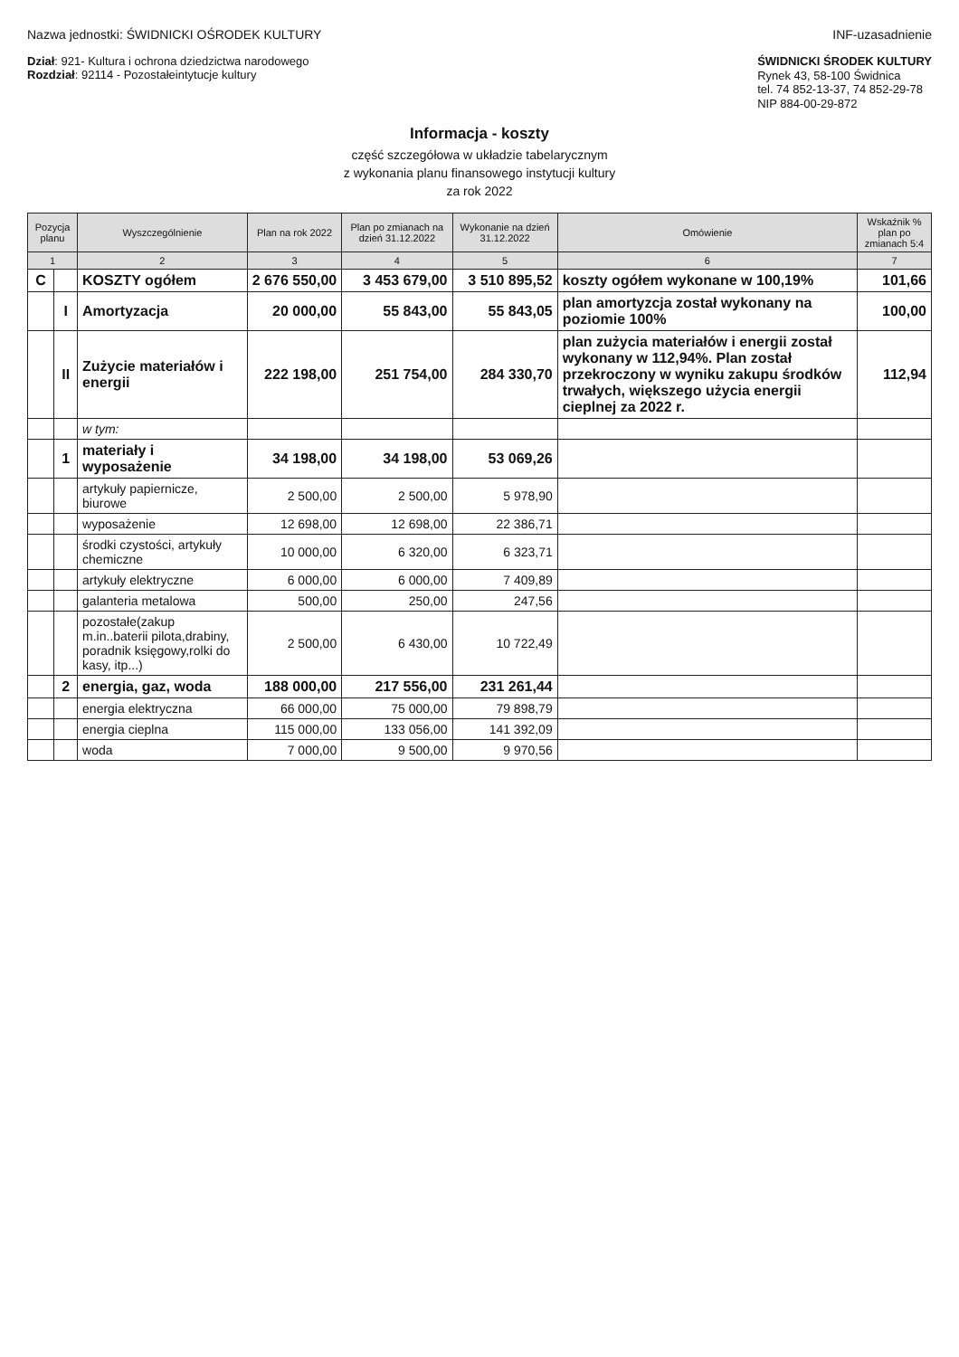Nazwa jednostki: ŚWIDNICKI OŚRODEK KULTURY
INF-uzasadnienie
Dział: 921- Kultura i ochrona dziedzictwa narodowego
Rozdział: 92114 - Pozostałeintytucje kultury
ŚWIDNICKI ŚRODEK KULTURY
Rynek 43, 58-100 Świdnica
tel. 74 852-13-37, 74 852-29-78
NIP 884-00-29-872
Informacja - koszty
część szczegółowa w układzie tabelarycznym
z wykonania planu finansowego instytucji kultury
za rok 2022
| Pozycja planu | | Wyszczególnienie | Plan na rok 2022 | Plan po zmianach na dzień 31.12.2022 | Wykonanie na dzień 31.12.2022 | Omówienie | Wskaźnik % plan po zmianach 5:4 |
| --- | --- | --- | --- | --- | --- | --- | --- |
| 1 | | 2 | 3 | 4 | 5 | 6 | 7 |
| C | | KOSZTY ogółem | 2 676 550,00 | 3 453 679,00 | 3 510 895,52 | koszty ogółem wykonane w 100,19% | 101,66 |
| | I | Amortyzacja | 20 000,00 | 55 843,00 | 55 843,05 | plan amortyzcja został wykonany na poziomie 100% | 100,00 |
| | II | Zużycie materiałów i energii | 222 198,00 | 251 754,00 | 284 330,70 | plan zużycia materiałów i energii został wykonany w 112,94%. Plan został przekroczony w wyniku zakupu środków trwałych, większego użycia energii cieplnej za 2022 r. | 112,94 |
| | | w tym: | | | | | |
| | 1 | materiały i wyposażenie | 34 198,00 | 34 198,00 | 53 069,26 | | |
| | | artykuły papiernicze, biurowe | 2 500,00 | 2 500,00 | 5 978,90 | | |
| | | wyposażenie | 12 698,00 | 12 698,00 | 22 386,71 | | |
| | | środki czystości, artykuły chemiczne | 10 000,00 | 6 320,00 | 6 323,71 | | |
| | | artykuły elektryczne | 6 000,00 | 6 000,00 | 7 409,89 | | |
| | | galanteria metalowa | 500,00 | 250,00 | 247,56 | | |
| | | pozostałe(zakup m.in..baterii pilota,drabiny, poradnik księgowy,rolki do kasy, itp...) | 2 500,00 | 6 430,00 | 10 722,49 | | |
| | 2 | energia, gaz, woda | 188 000,00 | 217 556,00 | 231 261,44 | | |
| | | energia elektryczna | 66 000,00 | 75 000,00 | 79 898,79 | | |
| | | energia cieplna | 115 000,00 | 133 056,00 | 141 392,09 | | |
| | | woda | 7 000,00 | 9 500,00 | 9 970,56 | | |